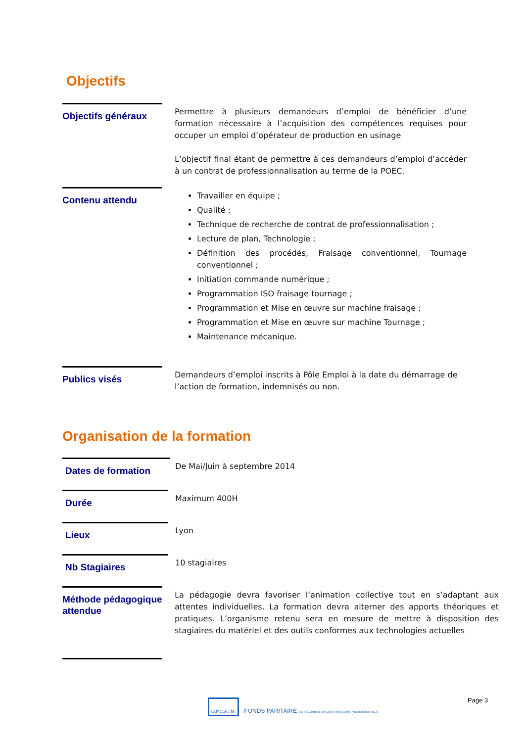Objectifs
Objectifs généraux
Permettre à plusieurs demandeurs d’emploi de bénéficier d’une formation nécessaire à l’acquisition des compétences requises pour occuper un emploi d’opérateur de production en usinage
L’objectif final étant de permettre à ces demandeurs d’emploi d’accéder à un contrat de professionnalisation au terme de la POEC.
Contenu attendu
Travailler en équipe ;
Qualité ;
Technique de recherche de contrat de professionnalisation ;
Lecture de plan, Technologie ;
Définition des procédés, Fraisage conventionnel, Tournage conventionnel ;
Initiation commande numérique ;
Programmation ISO fraisage tournage ;
Programmation et Mise en œuvre sur machine fraisage ;
Programmation et Mise en œuvre sur machine Tournage ;
Maintenance mécanique.
Publics visés
Demandeurs d’emploi inscrits à Pôle Emploi à la date du démarrage de l’action de formation, indemnisés ou non.
Organisation de la formation
Dates de formation
De Mai/Juin à septembre 2014
Durée
Maximum 400H
Lieux
Lyon
Nb Stagiaires
10 stagiaires
Méthode pédagogique attendue
La pédagogie devra favoriser l’animation collective tout en s’adaptant aux attentes individuelles. La formation devra alterner des apports théoriques et pratiques. L’organisme retenu sera en mesure de mettre à disposition des stagiaires du matériel et des outils conformes aux technologies actuelles
O.P.C.A.I.M. FONDS PARITAIRE DE SÉCURISATION DES PARCOURS PROFESSIONNELS
Page 3